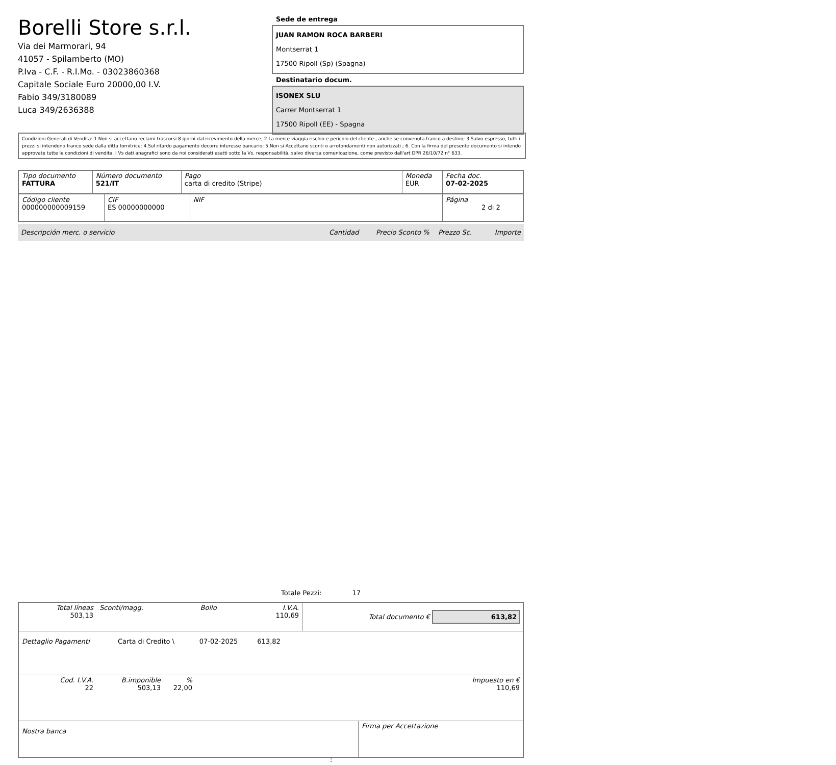Borelli Store s.r.l.
Via dei Marmorari, 94
41057 - Spilamberto (MO)
P.Iva - C.F. - R.I.Mo. - 03023860368
Capitale Sociale Euro 20000,00 I.V.
Fabio 349/3180089
Luca 349/2636388
Sede de entrega
JUAN RAMON ROCA BARBERI
Montserrat 1
17500 Ripoll (Sp) (Spagna)
Destinatario docum.
ISONEX SLU
Carrer Montserrat 1
17500 Ripoll (EE) - Spagna
Condizioni Generali di Vendita: 1.Non si accettano reclami trascorsi 8 giorni dal ricevimento della merce; 2.La merce viaggia rischio e pericolo del cliente , anche se convenuta franco a destino; 3.Salvo espresso, tutti i prezzi si intendono franco sede dalla ditta fornitrice; 4.Sul ritardo pagamento decorre interesse bancario; 5.Non si Accettano sconti o arrotondamenti non autorizzati ; 6. Con la firma del presente documento si intendo approvate tutte le condizioni di vendita. I Vs dati anagrafici sono da noi considerati esatti sotto la Vs. responsabilità, salvo diversa comunicazione, come previsto dall'art DPR 26/10/72 n° 633.
| Tipo documento FATTURA | Número documento 521/IT | Pago carta di credito (Stripe) | Moneda EUR | Fecha doc. 07-02-2025 |
| Código cliente 000000000009159 | CIF ES 00000000000 | NIF | Página 2 di 2 |
| Descripción merc. o servicio | Cantidad | Precio Sconto % | Prezzo Sc. | Importe |
Totale Pezzi: 17
| Total líneas 503,13 | Sconti/magg. | Bollo | I.V.A. 110,69 | Total documento € 613,82 |
| Dettaglio Pagamenti | Carta di Credito \ | 07-02-2025 | 613,82 | |
| Cod. I.V.A. 22 | B.imponible 503,13 | % 22,00 | | Impuesto en € 110,69 |
| Nostra banca | Firma per Accettazione |
: